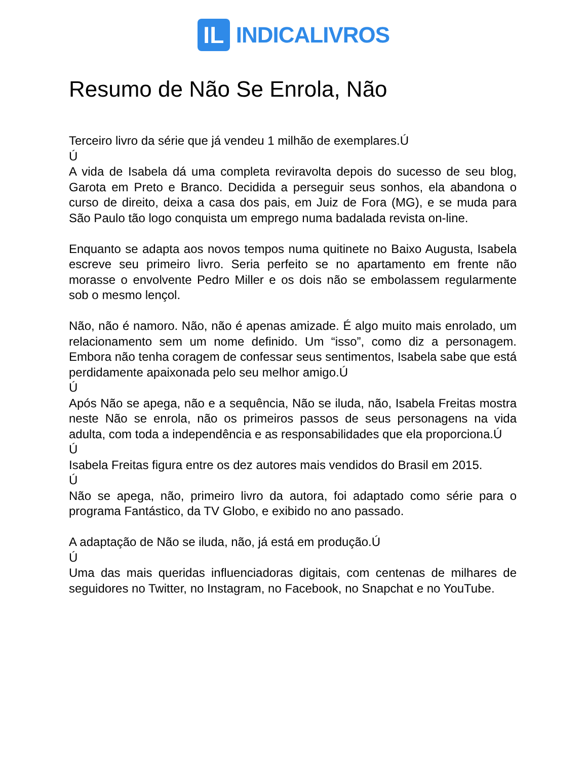IL
INDICALIVROS
Resumo de Não Se Enrola, Não
Terceiro livro da série que já vendeu 1 milhão de exemplares.Ú
Ú
A vida de Isabela dá uma completa reviravolta depois do sucesso de seu blog, Garota em Preto e Branco. Decidida a perseguir seus sonhos, ela abandona o curso de direito, deixa a casa dos pais, em Juiz de Fora (MG), e se muda para São Paulo tão logo conquista um emprego numa badalada revista on-line.
Enquanto se adapta aos novos tempos numa quitinete no Baixo Augusta, Isabela escreve seu primeiro livro. Seria perfeito se no apartamento em frente não morasse o envolvente Pedro Miller e os dois não se embolassem regularmente sob o mesmo lençol.
Não, não é namoro. Não, não é apenas amizade. É algo muito mais enrolado, um relacionamento sem um nome definido. Um “isso”, como diz a personagem. Embora não tenha coragem de confessar seus sentimentos, Isabela sabe que está perdidamente apaixonada pelo seu melhor amigo.Ú
Ú
Após Não se apega, não e a sequência, Não se iluda, não, Isabela Freitas mostra neste Não se enrola, não os primeiros passos de seus personagens na vida adulta, com toda a independência e as responsabilidades que ela proporciona.Ú
Ú
Isabela Freitas figura entre os dez autores mais vendidos do Brasil em 2015.
Ú
Não se apega, não, primeiro livro da autora, foi adaptado como série para o programa Fantástico, da TV Globo, e exibido no ano passado.
A adaptação de Não se iluda, não, já está em produção.Ú
Ú
Uma das mais queridas influenciadoras digitais, com centenas de milhares de seguidores no Twitter, no Instagram, no Facebook, no Snapchat e no YouTube.